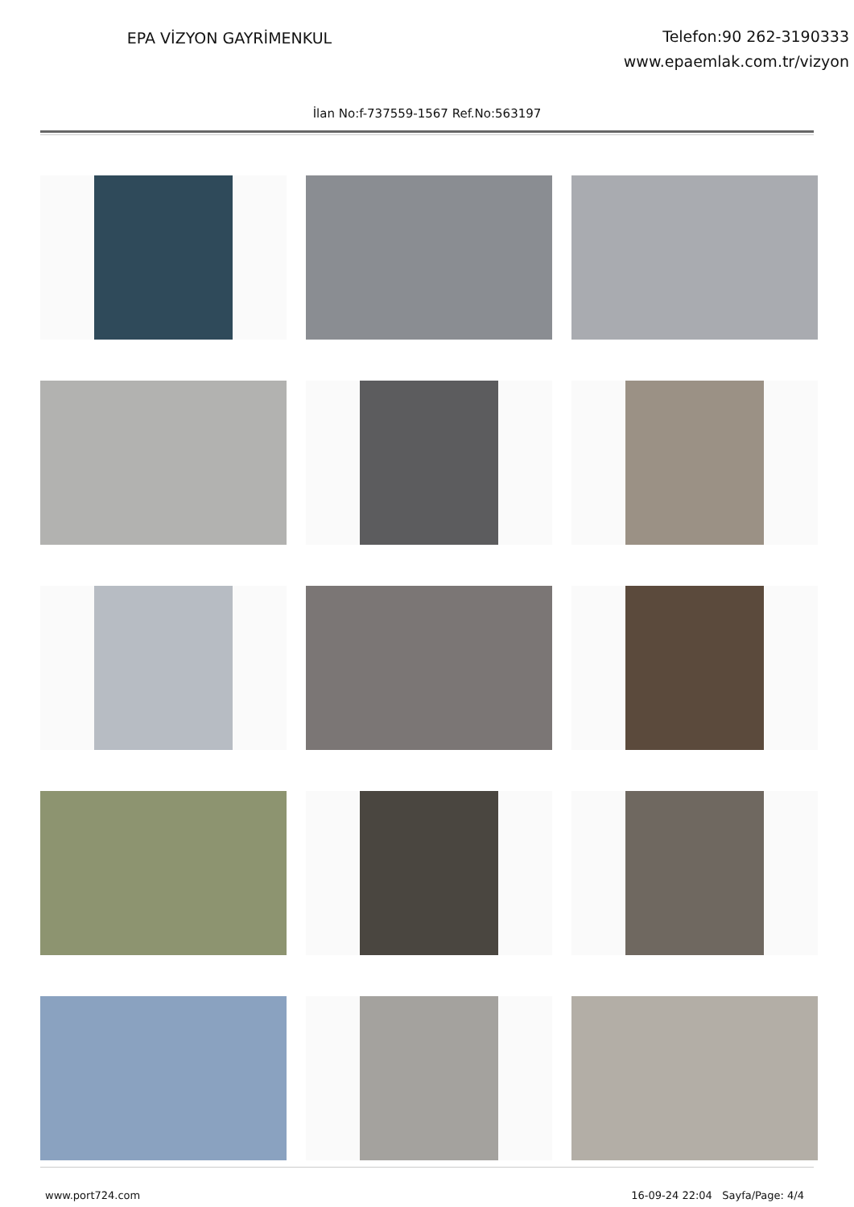EPA VİZYON GAYRİMENKUL
Telefon:90 262-3190333
www.epaemlak.com.tr/vizyon
İlan No:f-737559-1567 Ref.No:563197
www.port724.com 16-09-24 22:04 Sayfa/Page: 4/4